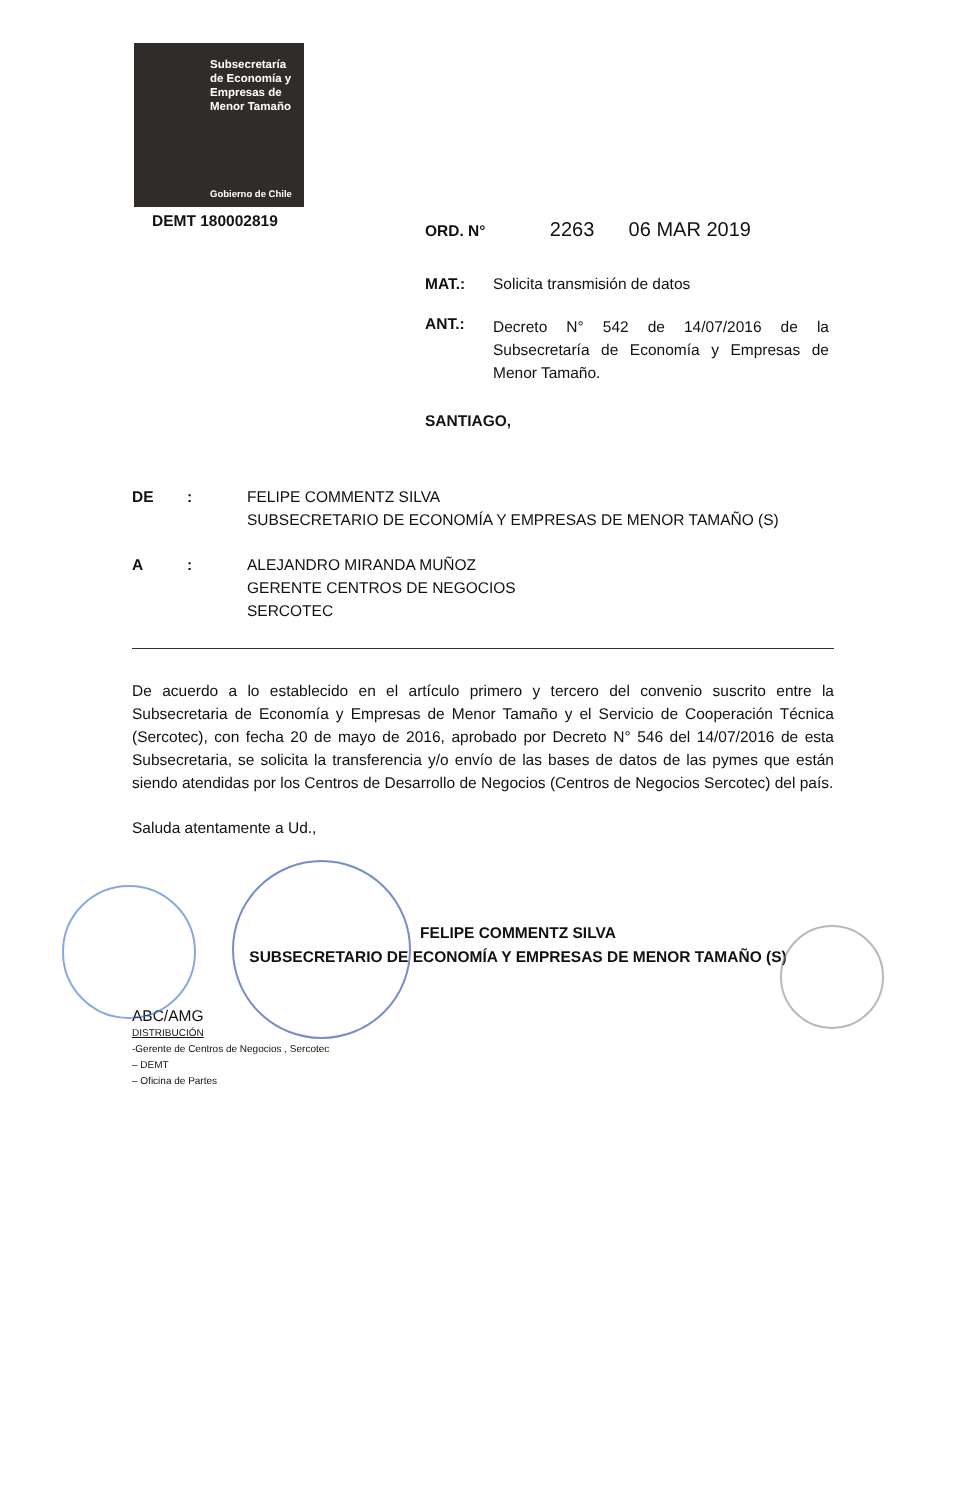Subsecretaría
de Economía y
Empresas de
Menor Tamaño
Gobierno de Chile
DEMT 180002819
ORD. N° 2263 06 MAR 2019
MAT.: Solicita transmisión de datos
ANT.: Decreto N° 542 de 14/07/2016 de la Subsecretaría de Economía y Empresas de Menor Tamaño.
SANTIAGO,
DE: FELIPE COMMENTZ SILVA
SUBSECRETARIO DE ECONOMÍA Y EMPRESAS DE MENOR TAMAÑO (S)
A: ALEJANDRO MIRANDA MUÑOZ
GERENTE CENTROS DE NEGOCIOS
SERCOTEC
De acuerdo a lo establecido en el artículo primero y tercero del convenio suscrito entre la Subsecretaria de Economía y Empresas de Menor Tamaño y el Servicio de Cooperación Técnica (Sercotec), con fecha 20 de mayo de 2016, aprobado por Decreto N° 546 del 14/07/2016 de esta Subsecretaria, se solicita la transferencia y/o envío de las bases de datos de las pymes que están siendo atendidas por los Centros de Desarrollo de Negocios (Centros de Negocios Sercotec) del país.
Saluda atentamente a Ud.,
FELIPE COMMENTZ SILVA
SUBSECRETARIO DE ECONOMÍA Y EMPRESAS DE MENOR TAMAÑO (S)
ABC/AMG
DISTRIBUCIÓN
-Gerente de Centros de Negocios , Sercotec
– DEMT
– Oficina de Partes